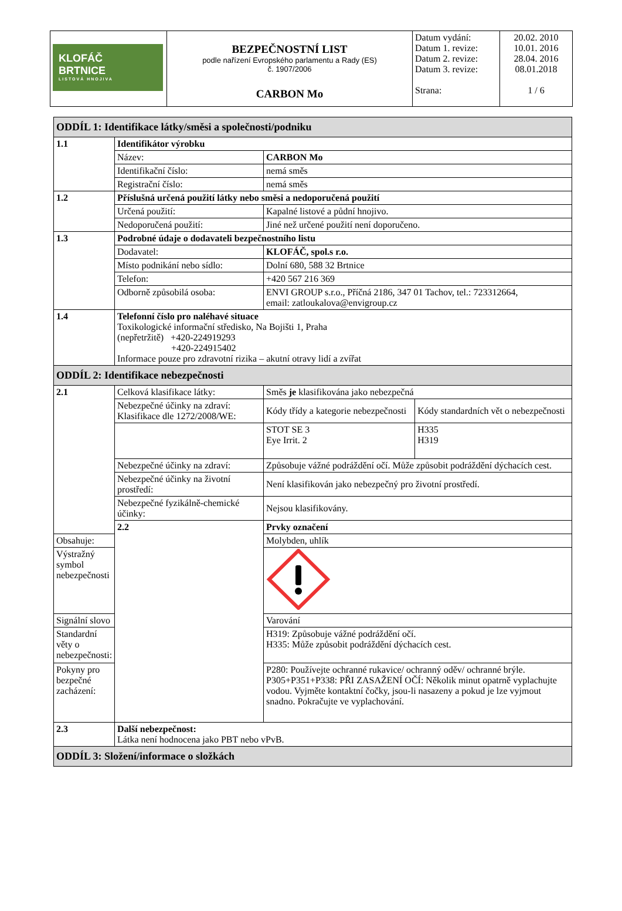| KLOFÁČ BRTNICE LISTOVÁ HNOJIVA | BEZPEČNOSTNÍ LIST podle nařízení Evropského parlamentu a Rady (ES) č. 1907/2006 CARBON Mo | Datum vydání: Datum 1. revize: Datum 2. revize: Datum 3. revize: Strana: | 20.02. 2010 10.01. 2016 28.04. 2016 08.01.2018 1 / 6 |
| ODDÍL 1: Identifikace látky/směsi a společnosti/podniku | | | |
| 1.1 | Identifikátor výrobku | | |
| | Název: | CARBON Mo | |
| | Identifikační číslo: | nemá směs | |
| | Registrační číslo: | nemá směs | |
| 1.2 | Příslušná určená použití látky nebo směsi a nedoporučená použití | | |
| | Určená použití: | Kapalné listové a půdní hnojivo. | |
| | Nedoporučená použití: | Jiné než určené použití není doporučeno. | |
| 1.3 | Podrobné údaje o dodavateli bezpečnostního listu | | |
| | Dodavatel: | KLOFÁČ, spol.s r.o. | |
| | Místo podnikání nebo sídlo: | Dolní 680, 588 32 Brtnice | |
| | Telefon: | +420 567 216 369 | |
| | Odborně způsobilá osoba: | ENVI GROUP s.r.o., Příčná 2186, 347 01 Tachov, tel.: 723312664, email: zatloukalova@envigroup.cz | |
| 1.4 | Telefonní číslo pro naléhavé situace Toxikologické informační středisko, Na Bojišti 1, Praha (nepřetržitě) +420-224919293 +420-224915402 Informace pouze pro zdravotní rizika – akutní otravy lidí a zvířat | | |
| ODDÍL 2: Identifikace nebezpečnosti | | | |
| 2.1 | Celková klasifikace látky: | Směs je klasifikována jako nebezpečná | |
| | Nebezpečné účinky na zdraví: Klasifikace dle 1272/2008/WE: | Kódy třídy a kategorie nebezpečnosti | Kódy standardních vět o nebezpečnosti |
| | | STOT SE 3 Eye Irrit. 2 | H335 H319 |
| | Nebezpečné účinky na zdraví: | Způsobuje vážné podráždění očí. Může způsobit podráždění dýchacích cest. | |
| | Nebezpečné účinky na životní prostředí: | Není klasifikován jako nebezpečný pro životní prostředí. | |
| | Nebezpečné fyzikálně-chemické účinky: | Nejsou klasifikovány. | |
| | 2.2 | Prvky označení | |
| Obsahuje: | | Molybden, uhlík | |
| Výstražný symbol nebezpečnosti | | | |
| Signální slovo | | Varování | |
| Standardní věty o nebezpečnosti: | | H319: Způsobuje vážné podráždění očí. H335: Může způsobit podráždění dýchacích cest. | |
| Pokyny pro bezpečné zacházení: | | P280: Používejte ochranné rukavice/ ochranný oděv/ ochranné brýle. P305+P351+P338: PŘI ZASAŽENÍ OČÍ: Několik minut opatrně vyplachujte vodou. Vyjměte kontaktní čočky, jsou-li nasazeny a pokud je lze vyjmout snadno. Pokračujte ve vyplachování. | |
| 2.3 | Další nebezpečnost: Látka není hodnocena jako PBT nebo vPvB. | | |
| ODDÍL 3: Složení/informace o složkách | | | |